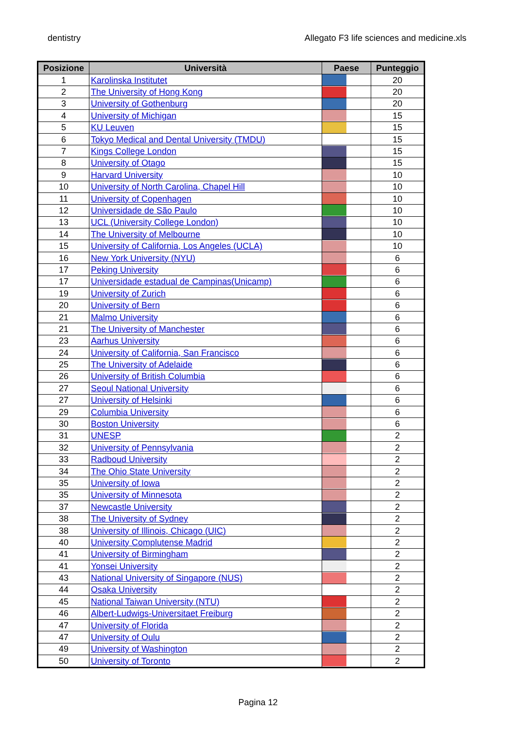dentistry Allegato F3 life sciences and medicine.xls
| Posizione | Università | Paese | Punteggio |
| --- | --- | --- | --- |
| 1 | Karolinska Institutet | | 20 |
| 2 | The University of Hong Kong | | 20 |
| 3 | University of Gothenburg | | 20 |
| 4 | University of Michigan | | 15 |
| 5 | KU Leuven | | 15 |
| 6 | Tokyo Medical and Dental University (TMDU) | | 15 |
| 7 | Kings College London | | 15 |
| 8 | University of Otago | | 15 |
| 9 | Harvard University | | 10 |
| 10 | University of North Carolina, Chapel Hill | | 10 |
| 11 | University of Copenhagen | | 10 |
| 12 | Universidade de São Paulo | | 10 |
| 13 | UCL (University College London) | | 10 |
| 14 | The University of Melbourne | | 10 |
| 15 | University of California, Los Angeles (UCLA) | | 10 |
| 16 | New York University (NYU) | | 6 |
| 17 | Peking University | | 6 |
| 17 | Universidade estadual de Campinas(Unicamp) | | 6 |
| 19 | University of Zurich | | 6 |
| 20 | University of Bern | | 6 |
| 21 | Malmo University | | 6 |
| 21 | The University of Manchester | | 6 |
| 23 | Aarhus University | | 6 |
| 24 | University of California, San Francisco | | 6 |
| 25 | The University of Adelaide | | 6 |
| 26 | University of British Columbia | | 6 |
| 27 | Seoul National University | | 6 |
| 27 | University of Helsinki | | 6 |
| 29 | Columbia University | | 6 |
| 30 | Boston University | | 6 |
| 31 | UNESP | | 2 |
| 32 | University of Pennsylvania | | 2 |
| 33 | Radboud University | | 2 |
| 34 | The Ohio State University | | 2 |
| 35 | University of Iowa | | 2 |
| 35 | University of Minnesota | | 2 |
| 37 | Newcastle University | | 2 |
| 38 | The University of Sydney | | 2 |
| 38 | University of Illinois, Chicago (UIC) | | 2 |
| 40 | University Complutense Madrid | | 2 |
| 41 | University of Birmingham | | 2 |
| 41 | Yonsei University | | 2 |
| 43 | National University of Singapore (NUS) | | 2 |
| 44 | Osaka University | | 2 |
| 45 | National Taiwan University (NTU) | | 2 |
| 46 | Albert-Ludwigs-Universitaet Freiburg | | 2 |
| 47 | University of Florida | | 2 |
| 47 | University of Oulu | | 2 |
| 49 | University of Washington | | 2 |
| 50 | University of Toronto | | 2 |
Pagina 12